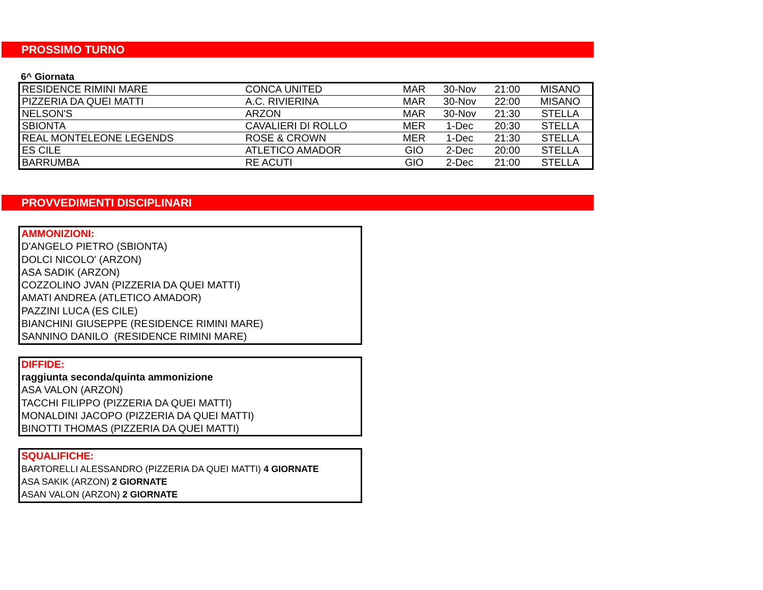PROSSIMO TURNO
6^ Giornata
| RESIDENCE RIMINI MARE | CONCA UNITED | MAR | 30-Nov | 21:00 | MISANO |
| PIZZERIA DA QUEI MATTI | A.C. RIVIERINA | MAR | 30-Nov | 22:00 | MISANO |
| NELSON'S | ARZON | MAR | 30-Nov | 21:30 | STELLA |
| SBIONTA | CAVALIERI DI ROLLO | MER | 1-Dec | 20:30 | STELLA |
| REAL MONTELEONE LEGENDS | ROSE & CROWN | MER | 1-Dec | 21:30 | STELLA |
| ES CILE | ATLETICO AMADOR | GIO | 2-Dec | 20:00 | STELLA |
| BARRUMBA | RE ACUTI | GIO | 2-Dec | 21:00 | STELLA |
PROVVEDIMENTI DISCIPLINARI
AMMONIZIONI:
D'ANGELO PIETRO (SBIONTA)
DOLCI NICOLO' (ARZON)
ASA SADIK (ARZON)
COZZOLINO JVAN (PIZZERIA DA QUEI MATTI)
AMATI ANDREA (ATLETICO AMADOR)
PAZZINI LUCA (ES CILE)
BIANCHINI GIUSEPPE (RESIDENCE RIMINI MARE)
SANNINO DANILO (RESIDENCE RIMINI MARE)
DIFFIDE:
raggiunta seconda/quinta ammonizione
ASA VALON (ARZON)
TACCHI FILIPPO (PIZZERIA DA QUEI MATTI)
MONALDINI JACOPO (PIZZERIA DA QUEI MATTI)
BINOTTI THOMAS (PIZZERIA DA QUEI MATTI)
SQUALIFICHE:
BARTORELLI ALESSANDRO (PIZZERIA DA QUEI MATTI) 4 GIORNATE
ASA SAKIK (ARZON) 2 GIORNATE
ASAN VALON (ARZON) 2 GIORNATE